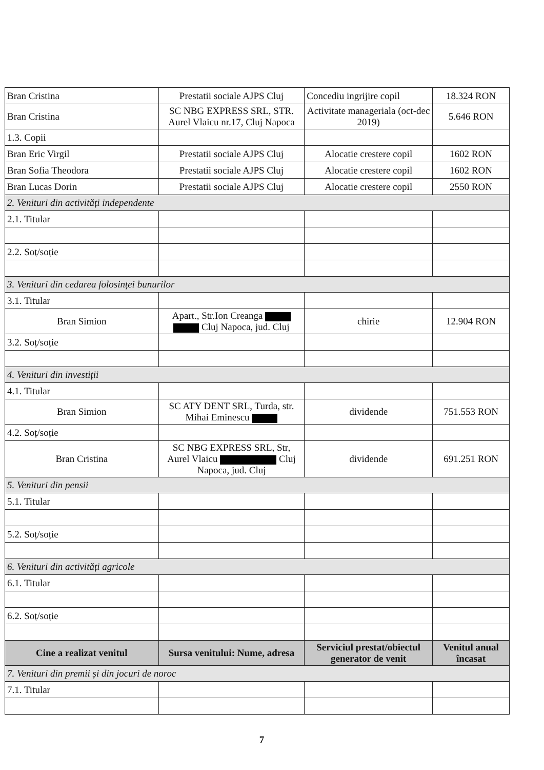| Bran Cristina | Prestatii sociale AJPS Cluj | Concediu ingrijire copil | 18.324 RON |
| Bran Cristina | SC NBG EXPRESS SRL, STR. Aurel Vlaicu nr.17, Cluj Napoca | Activitate manageriala (oct-dec 2019) | 5.646 RON |
| 1.3. Copii | | | |
| Bran Eric Virgil | Prestatii sociale AJPS Cluj | Alocatie crestere copil | 1602 RON |
| Bran Sofia Theodora | Prestatii sociale AJPS Cluj | Alocatie crestere copil | 1602 RON |
| Bran Lucas Dorin | Prestatii sociale AJPS Cluj | Alocatie crestere copil | 2550 RON |
| 2. Venituri din activități independente | | | |
| 2.1. Titular | | | |
| 2.2. Soț/soție | | | |
| 3. Venituri din cedarea folosinței bunurilor | | | |
| 3.1. Titular | | | |
| Bran Simion | Apart., Str.Ion Creanga Cluj Napoca, jud. Cluj | chirie | 12.904 RON |
| 3.2. Soț/soție | | | |
| 4. Venituri din investiții | | | |
| 4.1. Titular | | | |
| Bran Simion | SC ATY DENT SRL, Turda, str. Mihai Eminescu | dividende | 751.553 RON |
| 4.2. Soț/soție | | | |
| Bran Cristina | SC NBG EXPRESS SRL, Str, Aurel Vlaicu Cluj Napoca, jud. Cluj | dividende | 691.251 RON |
| 5. Venituri din pensii | | | |
| 5.1. Titular | | | |
| 5.2. Soț/soție | | | |
| 6. Venituri din activități agricole | | | |
| 6.1. Titular | | | |
| 6.2. Soț/soție | | | |
| Cine a realizat venitul | Sursa venitului: Nume, adresa | Serviciul prestat/obiectul generator de venit | Venitul anual încasat |
| 7. Venituri din premii și din jocuri de noroc | | | |
| 7.1. Titular | | | |
7